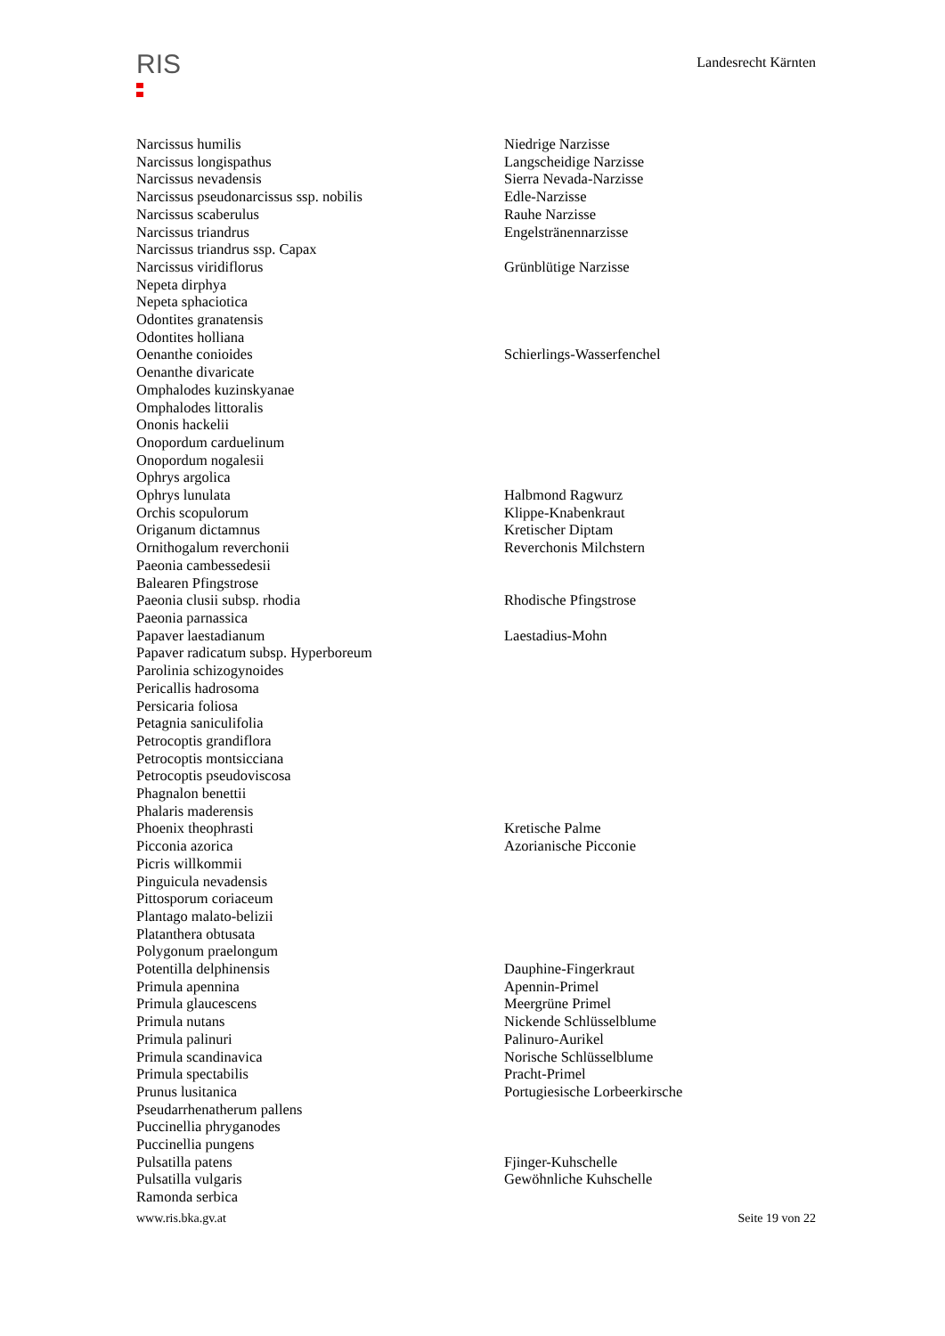RIS
Landesrecht Kärnten
| Narcissus humilis | Niedrige Narzisse |
| Narcissus longispathus | Langscheidige Narzisse |
| Narcissus nevadensis | Sierra Nevada-Narzisse |
| Narcissus pseudonarcissus ssp. nobilis | Edle-Narzisse |
| Narcissus scaberulus | Rauhe Narzisse |
| Narcissus triandrus | Engelstränennarzisse |
| Narcissus triandrus ssp. Capax | |
| Narcissus viridiflorus | Grünblütige Narzisse |
| Nepeta dirphya | |
| Nepeta sphaciotica | |
| Odontites granatensis | |
| Odontites holliana | |
| Oenanthe conioides | Schierlings-Wasserfenchel |
| Oenanthe divaricate | |
| Omphalodes kuzinskyanae | |
| Omphalodes littoralis | |
| Ononis hackelii | |
| Onopordum carduelinum | |
| Onopordum nogalesii | |
| Ophrys argolica | |
| Ophrys lunulata | Halbmond Ragwurz |
| Orchis scopulorum | Klippe-Knabenkraut |
| Origanum dictamnus | Kretischer Diptam |
| Ornithogalum reverchonii | Reverchonis Milchstern |
| Paeonia cambessedesii | |
| Balearen Pfingstrose | |
| Paeonia clusii subsp. rhodia | Rhodische Pfingstrose |
| Paeonia parnassica | |
| Papaver laestadianum | Laestadius-Mohn |
| Papaver radicatum subsp. Hyperboreum | |
| Parolinia schizogynoides | |
| Pericallis hadrosoma | |
| Persicaria foliosa | |
| Petagnia saniculifolia | |
| Petrocoptis grandiflora | |
| Petrocoptis montsicciana | |
| Petrocoptis pseudoviscosa | |
| Phagnalon benettii | |
| Phalaris maderensis | |
| Phoenix theophrasti | Kretische Palme |
| Picconia azorica | Azorianische Picconie |
| Picris willkommii | |
| Pinguicula nevadensis | |
| Pittosporum coriaceum | |
| Plantago malato-belizii | |
| Platanthera obtusata | |
| Polygonum praelongum | |
| Potentilla delphinensis | Dauphine-Fingerkraut |
| Primula apennina | Apennin-Primel |
| Primula glaucescens | Meergrüne Primel |
| Primula nutans | Nickende Schlüsselblume |
| Primula palinuri | Palinuro-Aurikel |
| Primula scandinavica | Norische Schlüsselblume |
| Primula spectabilis | Pracht-Primel |
| Prunus lusitanica | Portugiesische Lorbeerkirsche |
| Pseudarrhenatherum pallens | |
| Puccinellia phryganodes | |
| Puccinellia pungens | |
| Pulsatilla patens | Fjinger-Kuhschelle |
| Pulsatilla vulgaris | Gewöhnliche Kuhschelle |
| Ramonda serbica | |
www.ris.bka.gv.at Seite 19 von 22